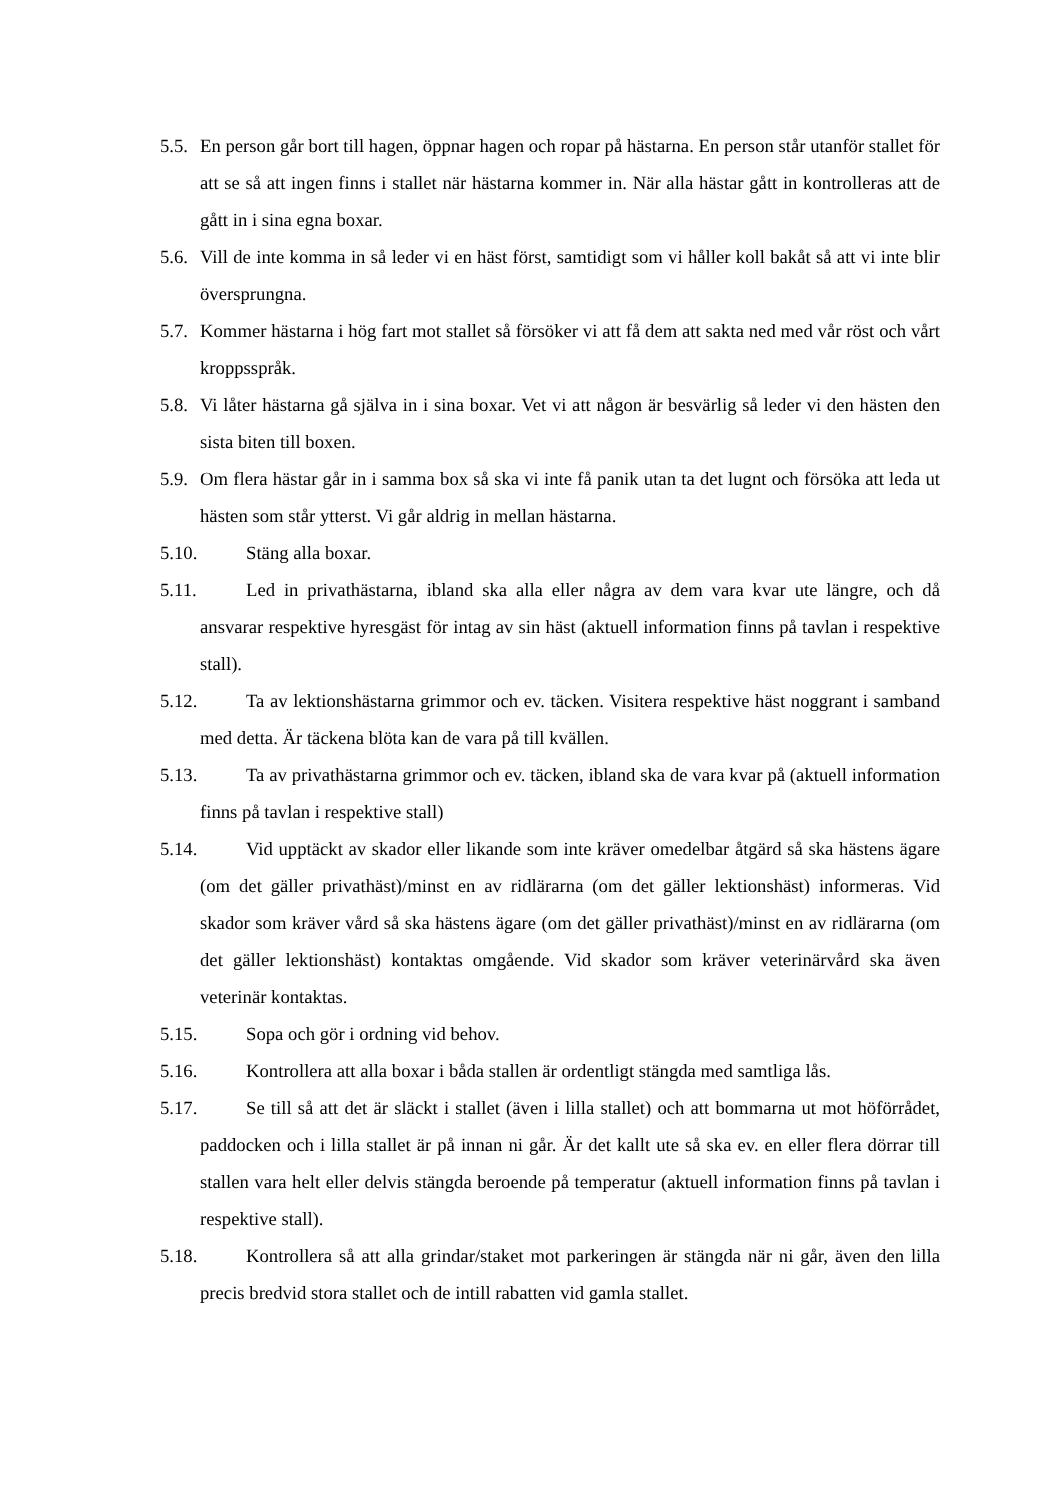5.5. En person går bort till hagen, öppnar hagen och ropar på hästarna. En person står utanför stallet för att se så att ingen finns i stallet när hästarna kommer in. När alla hästar gått in kontrolleras att de gått in i sina egna boxar.
5.6. Vill de inte komma in så leder vi en häst först, samtidigt som vi håller koll bakåt så att vi inte blir översprungna.
5.7. Kommer hästarna i hög fart mot stallet så försöker vi att få dem att sakta ned med vår röst och vårt kroppsspråk.
5.8. Vi låter hästarna gå själva in i sina boxar. Vet vi att någon är besvärlig så leder vi den hästen den sista biten till boxen.
5.9. Om flera hästar går in i samma box så ska vi inte få panik utan ta det lugnt och försöka att leda ut hästen som står ytterst. Vi går aldrig in mellan hästarna.
5.10. Stäng alla boxar.
5.11. Led in privathästarna, ibland ska alla eller några av dem vara kvar ute längre, och då ansvarar respektive hyresgäst för intag av sin häst (aktuell information finns på tavlan i respektive stall).
5.12. Ta av lektionshästarna grimmor och ev. täcken. Visitera respektive häst noggrant i samband med detta. Är täckena blöta kan de vara på till kvällen.
5.13. Ta av privathästarna grimmor och ev. täcken, ibland ska de vara kvar på (aktuell information finns på tavlan i respektive stall)
5.14. Vid upptäckt av skador eller likande som inte kräver omedelbar åtgärd så ska hästens ägare (om det gäller privathäst)/minst en av ridlärarna (om det gäller lektionshäst) informeras. Vid skador som kräver vård så ska hästens ägare (om det gäller privathäst)/minst en av ridlärarna (om det gäller lektionshäst) kontaktas omgående. Vid skador som kräver veterinärvård ska även veterinär kontaktas.
5.15. Sopa och gör i ordning vid behov.
5.16. Kontrollera att alla boxar i båda stallen är ordentligt stängda med samtliga lås.
5.17. Se till så att det är släckt i stallet (även i lilla stallet) och att bommarna ut mot höförrådet, paddocken och i lilla stallet är på innan ni går. Är det kallt ute så ska ev. en eller flera dörrar till stallen vara helt eller delvis stängda beroende på temperatur (aktuell information finns på tavlan i respektive stall).
5.18. Kontrollera så att alla grindar/staket mot parkeringen är stängda när ni går, även den lilla precis bredvid stora stallet och de intill rabatten vid gamla stallet.